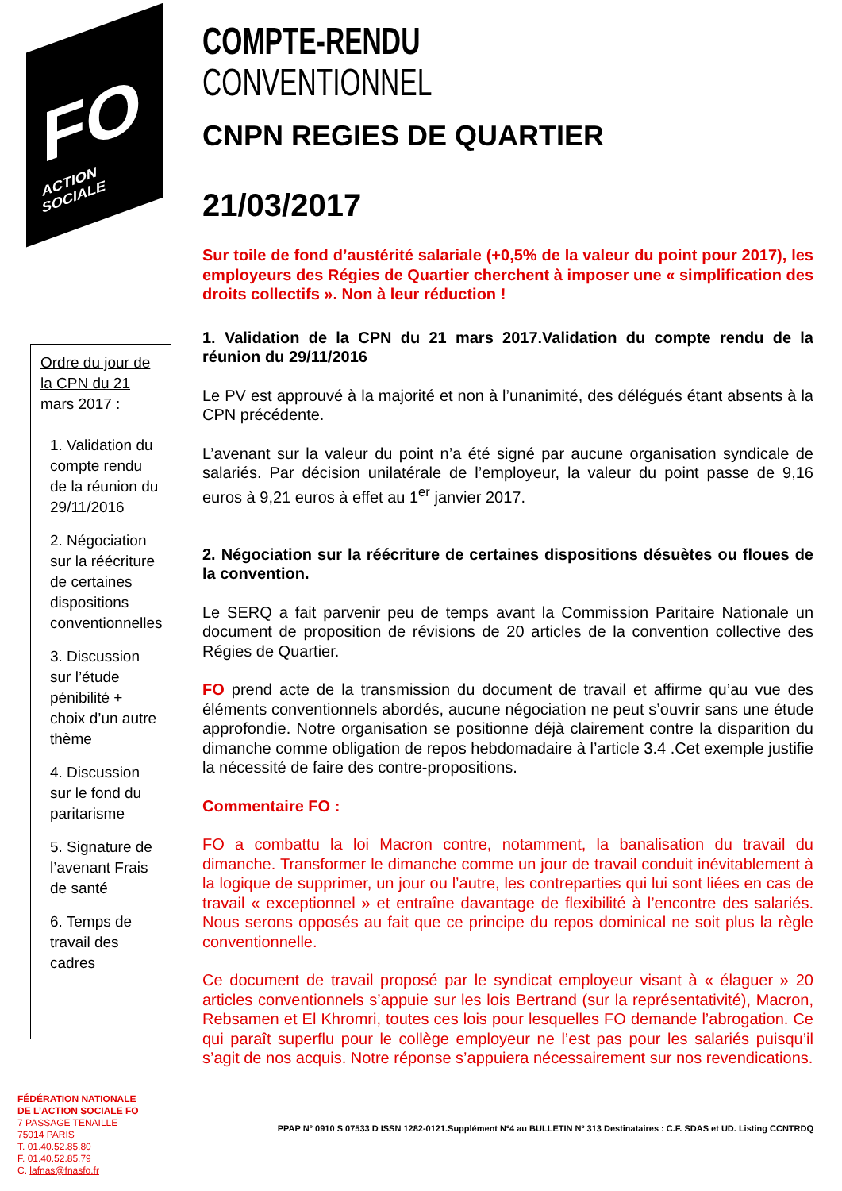FO
ACTION SOCIALE
Ordre du jour de la CPN du 21 mars 2017 :
1. Validation du compte rendu de la réunion du 29/11/2016
2. Négociation sur la réécriture de certaines dispositions conventionnelles
3. Discussion sur l’étude pénibilité + choix d’un autre thème
4. Discussion sur le fond du paritarisme
5. Signature de l’avenant Frais de santé
6. Temps de travail des cadres
FÉDÉRATION NATIONALE
DE L’ACTION SOCIALE FO
7 PASSAGE TENAILLE
75014 PARIS
T. 01.40.52.85.80
F. 01.40.52.85.79
C. lafnas@fnasfo.fr
COMPTE-RENDU
CONVENTIONNEL
CNPN REGIES DE QUARTIER
21/03/2017
Sur toile de fond d’austérité salariale (+0,5% de la valeur du point pour 2017), les employeurs des Régies de Quartier cherchent à imposer une « simplification des droits collectifs ». Non à leur réduction !
1. Validation de la CPN du 21 mars 2017.Validation du compte rendu de la réunion du 29/11/2016
Le PV est approuvé à la majorité et non à l’unanimité, des délégués étant absents à la CPN précédente.
L’avenant sur la valeur du point n’a été signé par aucune organisation syndicale de salariés. Par décision unilatérale de l’employeur, la valeur du point passe de 9,16 euros à 9,21 euros à effet au 1<sup>er</sup> janvier 2017.
2. Négociation sur la réécriture de certaines dispositions désuètes ou floues de la convention.
Le SERQ a fait parvenir peu de temps avant la Commission Paritaire Nationale un document de proposition de révisions de 20 articles de la convention collective des Régies de Quartier.
FO prend acte de la transmission du document de travail et affirme qu’au vue des éléments conventionnels abordés, aucune négociation ne peut s’ouvrir sans une étude approfondie. Notre organisation se positionne déjà clairement contre la disparition du dimanche comme obligation de repos hebdomadaire à l’article 3.4 .Cet exemple justifie la nécessité de faire des contre-propositions.
Commentaire FO :
FO a combattu la loi Macron contre, notamment, la banalisation du travail du dimanche. Transformer le dimanche comme un jour de travail conduit inévitablement à la logique de supprimer, un jour ou l’autre, les contreparties qui lui sont liées en cas de travail « exceptionnel » et entraîne davantage de flexibilité à l’encontre des salariés. Nous serons opposés au fait que ce principe du repos dominical ne soit plus la règle conventionnelle.
Ce document de travail proposé par le syndicat employeur visant à « élaguer » 20 articles conventionnels s’appuie sur les lois Bertrand (sur la représentativité), Macron, Rebsamen et El Khromri, toutes ces lois pour lesquelles FO demande l’abrogation. Ce qui paraît superflu pour le collège employeur ne l’est pas pour les salariés puisqu’il s’agit de nos acquis. Notre réponse s’appuiera nécessairement sur nos revendications.
PPAP N° 0910 S 07533 D ISSN 1282-0121.Supplément Nº4 au BULLETIN Nº 313 Destinataires : C.F. SDAS et UD. Listing CCNTRDQ